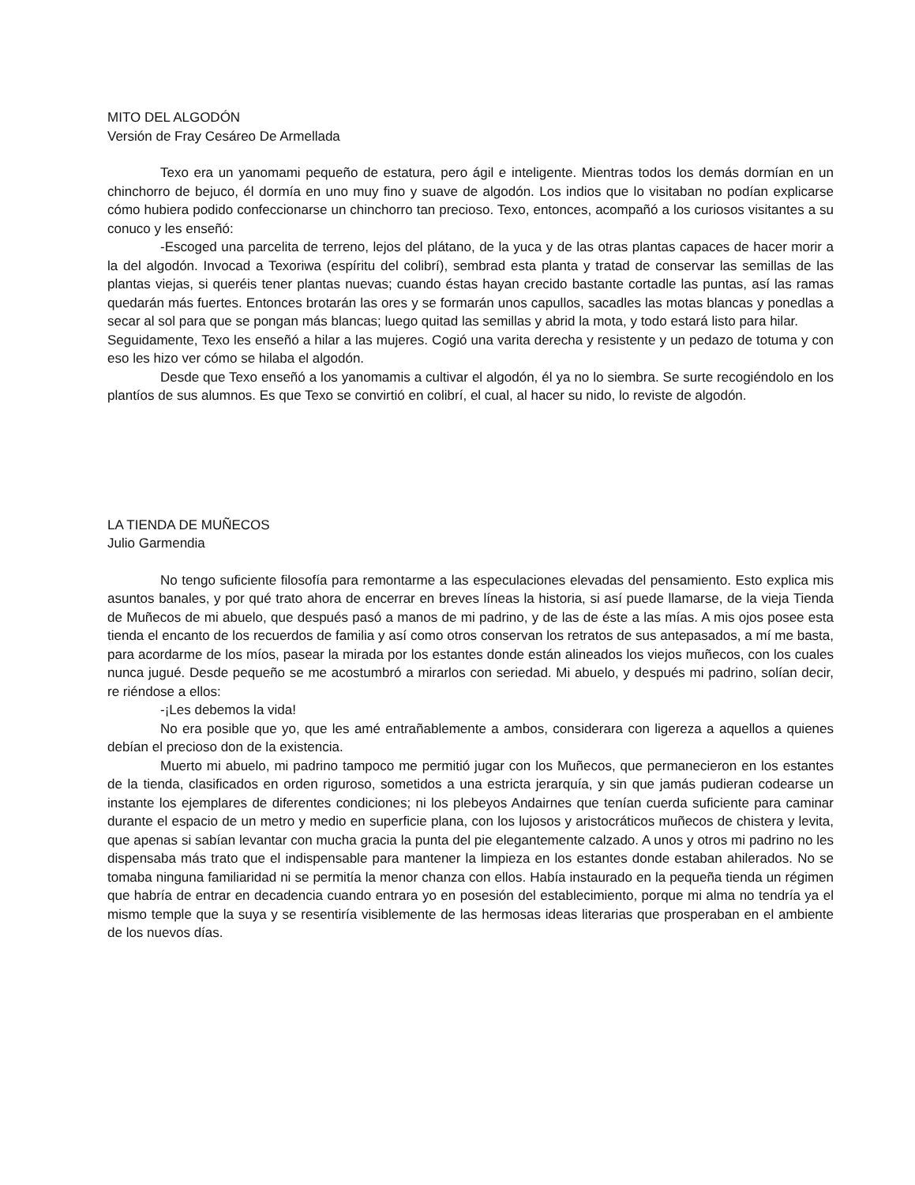MITO DEL ALGODÓN
Versión de Fray Cesáreo De Armellada
Texo era un yanomami pequeño de estatura, pero ágil e inteligente. Mientras todos los demás dormían en un chinchorro de bejuco, él dormía en uno muy fino y suave de algodón. Los indios que lo visitaban no podían explicarse cómo hubiera podido confeccionarse un chinchorro tan precioso. Texo, entonces, acompañó a los curiosos visitantes a su conuco y les enseñó:
-Escoged una parcelita de terreno, lejos del plátano, de la yuca y de las otras plantas capaces de hacer morir a la del algodón. Invocad a Texoriwa (espíritu del colibrí), sembrad esta planta y tratad de conservar las semillas de las plantas viejas, si queréis tener plantas nuevas; cuando éstas hayan crecido bastante cortadle las puntas, así las ramas quedarán más fuertes. Entonces brotarán las ores y se formarán unos capullos, sacadles las motas blancas y ponedlas a secar al sol para que se pongan más blancas; luego quitad las semillas y abrid la mota, y todo estará listo para hilar.
Seguidamente, Texo les enseñó a hilar a las mujeres. Cogió una varita derecha y resistente y un pedazo de totuma y con eso les hizo ver cómo se hilaba el algodón.
Desde que Texo enseñó a los yanomamis a cultivar el algodón, él ya no lo siembra. Se surte recogiéndolo en los plantíos de sus alumnos. Es que Texo se convirtió en colibrí, el cual, al hacer su nido, lo reviste de algodón.
LA TIENDA DE MUÑECOS
Julio Garmendia
No tengo suficiente filosofía para remontarme a las especulaciones elevadas del pensamiento. Esto explica mis asuntos banales, y por qué trato ahora de encerrar en breves líneas la historia, si así puede llamarse, de la vieja Tienda de Muñecos de mi abuelo, que después pasó a manos de mi padrino, y de las de éste a las mías. A mis ojos posee esta tienda el encanto de los recuerdos de familia y así como otros conservan los retratos de sus antepasados, a mí me basta, para acordarme de los míos, pasear la mirada por los estantes donde están alineados los viejos muñecos, con los cuales nunca jugué. Desde pequeño se me acostumbró a mirarlos con seriedad. Mi abuelo, y después mi padrino, solían decir, re riéndose a ellos:
-¡Les debemos la vida!
No era posible que yo, que les amé entrañablemente a ambos, considerara con ligereza a aquellos a quienes debían el precioso don de la existencia.
Muerto mi abuelo, mi padrino tampoco me permitió jugar con los Muñecos, que permanecieron en los estantes de la tienda, clasificados en orden riguroso, sometidos a una estricta jerarquía, y sin que jamás pudieran codearse un instante los ejemplares de diferentes condiciones; ni los plebeyos Andairnes que tenían cuerda suficiente para caminar durante el espacio de un metro y medio en superficie plana, con los lujosos y aristocráticos muñecos de chistera y levita, que apenas si sabían levantar con mucha gracia la punta del pie elegantemente calzado. A unos y otros mi padrino no les dispensaba más trato que el indispensable para mantener la limpieza en los estantes donde estaban ahilerados. No se tomaba ninguna familiaridad ni se permitía la menor chanza con ellos. Había instaurado en la pequeña tienda un régimen que habría de entrar en decadencia cuando entrara yo en posesión del establecimiento, porque mi alma no tendría ya el mismo temple que la suya y se resentiría visiblemente de las hermosas ideas literarias que prosperaban en el ambiente de los nuevos días.